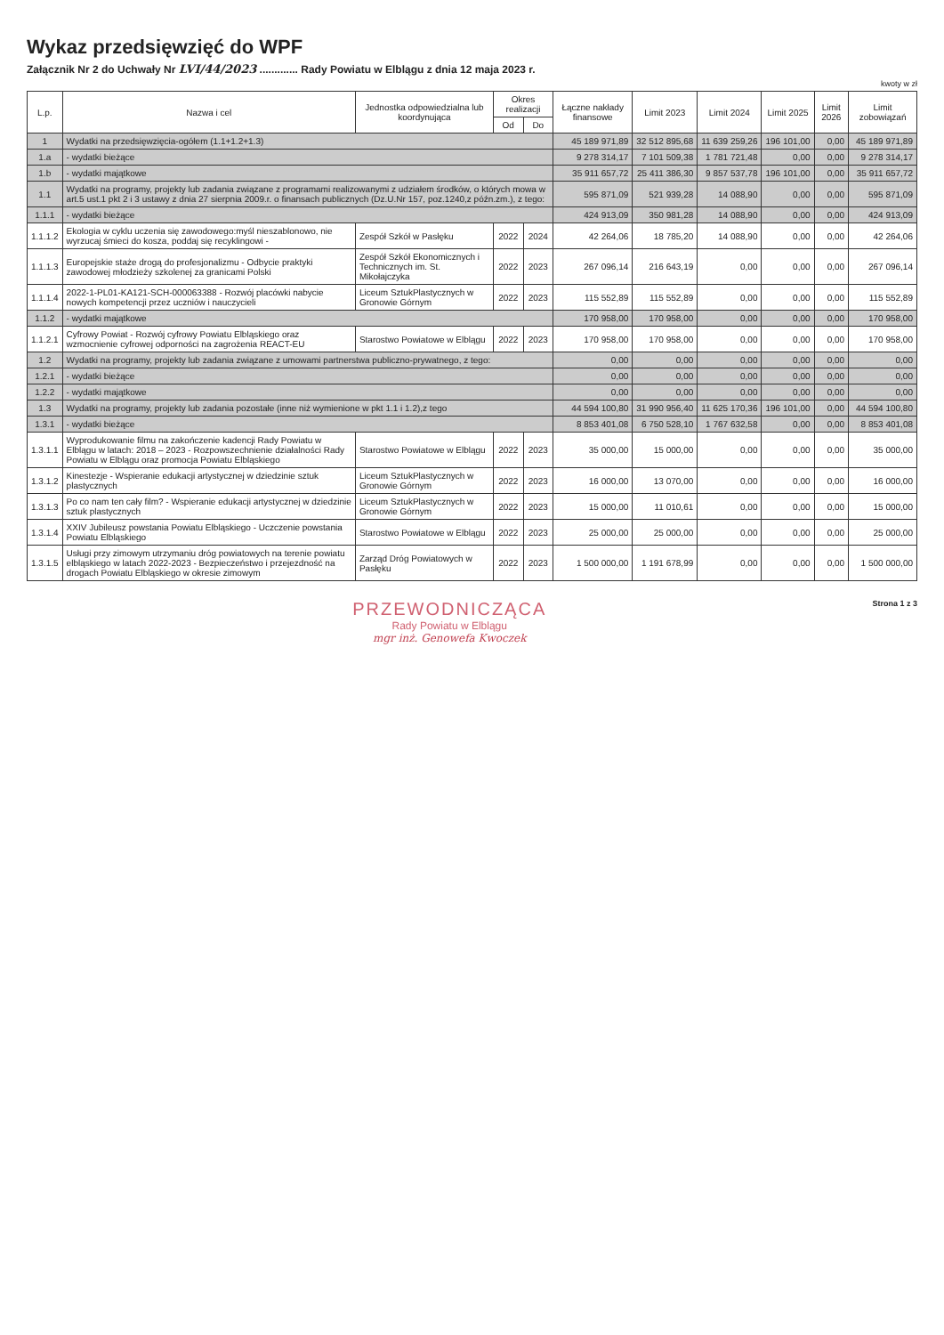Wykaz przedsięwzięć do WPF
Załącznik Nr 2 do Uchwały Nr LVI/44/2023 ............. Rady Powiatu w Elblągu z dnia 12 maja 2023 r.
kwoty w zł
| L.p. | Nazwa i cel | Jednostka odpowiedzialna lub koordynująca | Okres realizacji | | Łączne nakłady finansowe | Limit 2023 | Limit 2024 | Limit 2025 | Limit 2026 | Limit zobowiązań |
| --- | --- | --- | --- | --- | --- | --- | --- | --- | --- | --- |
| | | | Od | Do | | | | | | |
| 1 | Wydatki na przedsięwzięcia-ogółem (1.1+1.2+1.3) | | | | 45 189 971,89 | 32 512 895,68 | 11 639 259,26 | 196 101,00 | 0,00 | 45 189 971,89 |
| 1.a | - wydatki bieżące | | | | 9 278 314,17 | 7 101 509,38 | 1 781 721,48 | 0,00 | 0,00 | 9 278 314,17 |
| 1.b | - wydatki majątkowe | | | | 35 911 657,72 | 25 411 386,30 | 9 857 537,78 | 196 101,00 | 0,00 | 35 911 657,72 |
| 1.1 | Wydatki na programy, projekty lub zadania związane z programami realizowanymi z udziałem środków, o których mowa w art.5 ust.1 pkt 2 i 3 ustawy z dnia 27 sierpnia 2009.r. o finansach publicznych (Dz.U.Nr 157, poz.1240,z późn.zm.), z tego: | | | | 595 871,09 | 521 939,28 | 14 088,90 | 0,00 | 0,00 | 595 871,09 |
| 1.1.1 | - wydatki bieżące | | | | 424 913,09 | 350 981,28 | 14 088,90 | 0,00 | 0,00 | 424 913,09 |
| 1.1.1.2 | Ekologia w cyklu uczenia się zawodowego:myśl nieszablonowo, nie wyrzucaj śmieci do kosza, poddaj się recyklingowi - | Zespół Szkół w Pasłęku | 2022 | 2024 | 42 264,06 | 18 785,20 | 14 088,90 | 0,00 | 0,00 | 42 264,06 |
| 1.1.1.3 | Europejskie staże drogą do profesjonalizmu - Odbycie praktyki zawodowej młodzieży szkolenej za granicami Polski | Zespół Szkół Ekonomicznych i Technicznych im. St. Mikołajczyka | 2022 | 2023 | 267 096,14 | 216 643,19 | 0,00 | 0,00 | 0,00 | 267 096,14 |
| 1.1.1.4 | 2022-1-PL01-KA121-SCH-000063388 - Rozwój placówki nabycie nowych kompetencji przez uczniów i nauczycieli | Liceum SztukPlastycznych w Gronowie Górnym | 2022 | 2023 | 115 552,89 | 115 552,89 | 0,00 | 0,00 | 0,00 | 115 552,89 |
| 1.1.2 | - wydatki majątkowe | | | | 170 958,00 | 170 958,00 | 0,00 | 0,00 | 0,00 | 170 958,00 |
| 1.1.2.1 | Cyfrowy Powiat - Rozwój cyfrowy Powiatu Elbląskiego oraz wzmocnienie cyfrowej odporności na zagrożenia REACT-EU | Starostwo Powiatowe w Elblągu | 2022 | 2023 | 170 958,00 | 170 958,00 | 0,00 | 0,00 | 0,00 | 170 958,00 |
| 1.2 | Wydatki na programy, projekty lub zadania związane z umowami partnerstwa publiczno-prywatnego, z tego: | | | | 0,00 | 0,00 | 0,00 | 0,00 | 0,00 | 0,00 |
| 1.2.1 | - wydatki bieżące | | | | 0,00 | 0,00 | 0,00 | 0,00 | 0,00 | 0,00 |
| 1.2.2 | - wydatki majątkowe | | | | 0,00 | 0,00 | 0,00 | 0,00 | 0,00 | 0,00 |
| 1.3 | Wydatki na programy, projekty lub zadania pozostałe (inne niż wymienione w pkt 1.1 i 1.2),z tego | | | | 44 594 100,80 | 31 990 956,40 | 11 625 170,36 | 196 101,00 | 0,00 | 44 594 100,80 |
| 1.3.1 | - wydatki bieżące | | | | 8 853 401,08 | 6 750 528,10 | 1 767 632,58 | 0,00 | 0,00 | 8 853 401,08 |
| 1.3.1.1 | Wyprodukowanie filmu na zakończenie kadencji Rady Powiatu w Elblągu w latach: 2018 – 2023 - Rozpowszechnienie działalności Rady Powiatu w Elblągu oraz promocja Powiatu Elbląskiego | Starostwo Powiatowe w Elblągu | 2022 | 2023 | 35 000,00 | 15 000,00 | 0,00 | 0,00 | 0,00 | 35 000,00 |
| 1.3.1.2 | Kinestezje - Wspieranie edukacji artystycznej w dziedzinie sztuk plastycznych | Liceum SztukPlastycznych w Gronowie Górnym | 2022 | 2023 | 16 000,00 | 13 070,00 | 0,00 | 0,00 | 0,00 | 16 000,00 |
| 1.3.1.3 | Po co nam ten cały film? - Wspieranie edukacji artystycznej w dziedzinie sztuk plastycznych | Liceum SztukPlastycznych w Gronowie Górnym | 2022 | 2023 | 15 000,00 | 11 010,61 | 0,00 | 0,00 | 0,00 | 15 000,00 |
| 1.3.1.4 | XXIV Jubileusz powstania Powiatu Elbląskiego - Uczczenie powstania Powiatu Elbląskiego | Starostwo Powiatowe w Elblągu | 2022 | 2023 | 25 000,00 | 25 000,00 | 0,00 | 0,00 | 0,00 | 25 000,00 |
| 1.3.1.5 | Usługi przy zimowym utrzymaniu dróg powiatowych na terenie powiatu elbląskiego w latach 2022-2023 - Bezpieczeństwo i przejezdność na drogach Powiatu Elbląskiego w okresie zimowym | Zarząd Dróg Powiatowych w Pasłęku | 2022 | 2023 | 1 500 000,00 | 1 191 678,99 | 0,00 | 0,00 | 0,00 | 1 500 000,00 |
PRZEWODNICZĄCA
Rady Powiatu w Elblągu
mgr inż. Genowefa Kwoczek
Strona 1 z 3